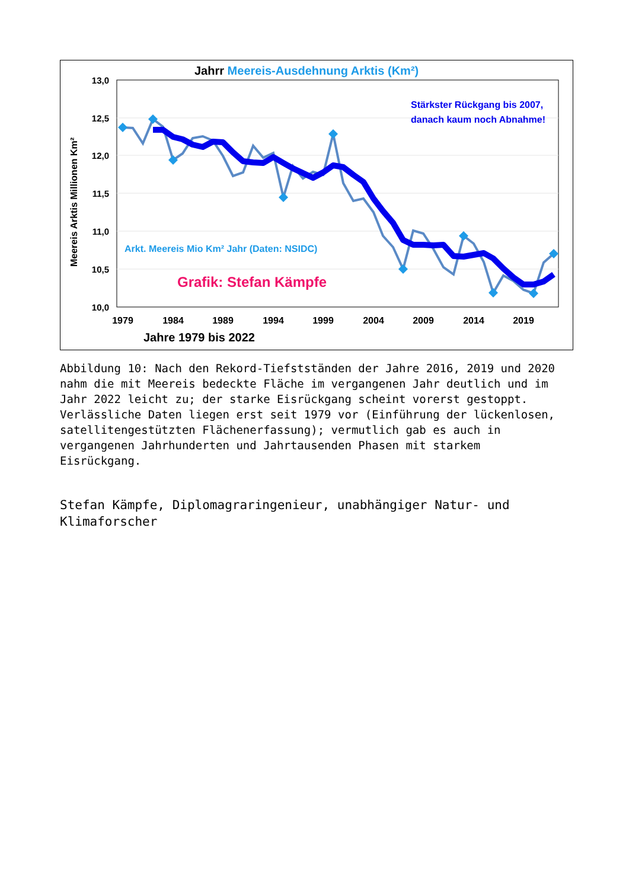Jahrr Meereis-Ausdehnung Arktis (Km²)
13,0
12,5
12,0
11,5
11,0
10,5
10,0
1979
1984
1989
1994
1999
2004
2009
2014
2019
Jahre 1979 bis 2022
Meereis Arktis Millionen Km²
Stärkster Rückgang bis 2007,
danach kaum noch Abnahme!
Arkt. Meereis Mio Km² Jahr (Daten: NSIDC)
Grafik: Stefan Kämpfe
Abbildung 10: Nach den Rekord-Tiefstständen der Jahre 2016, 2019 und 2020 nahm die mit Meereis bedeckte Fläche im vergangenen Jahr deutlich und im Jahr 2022 leicht zu; der starke Eisrückgang scheint vorerst gestoppt. Verlässliche Daten liegen erst seit 1979 vor (Einführung der lückenlosen, satellitengestützten Flächenerfassung); vermutlich gab es auch in vergangenen Jahrhunderten und Jahrtausenden Phasen mit starkem Eisrückgang.
Stefan Kämpfe, Diplomagraringenieur, unabhängiger Natur- und Klimaforscher